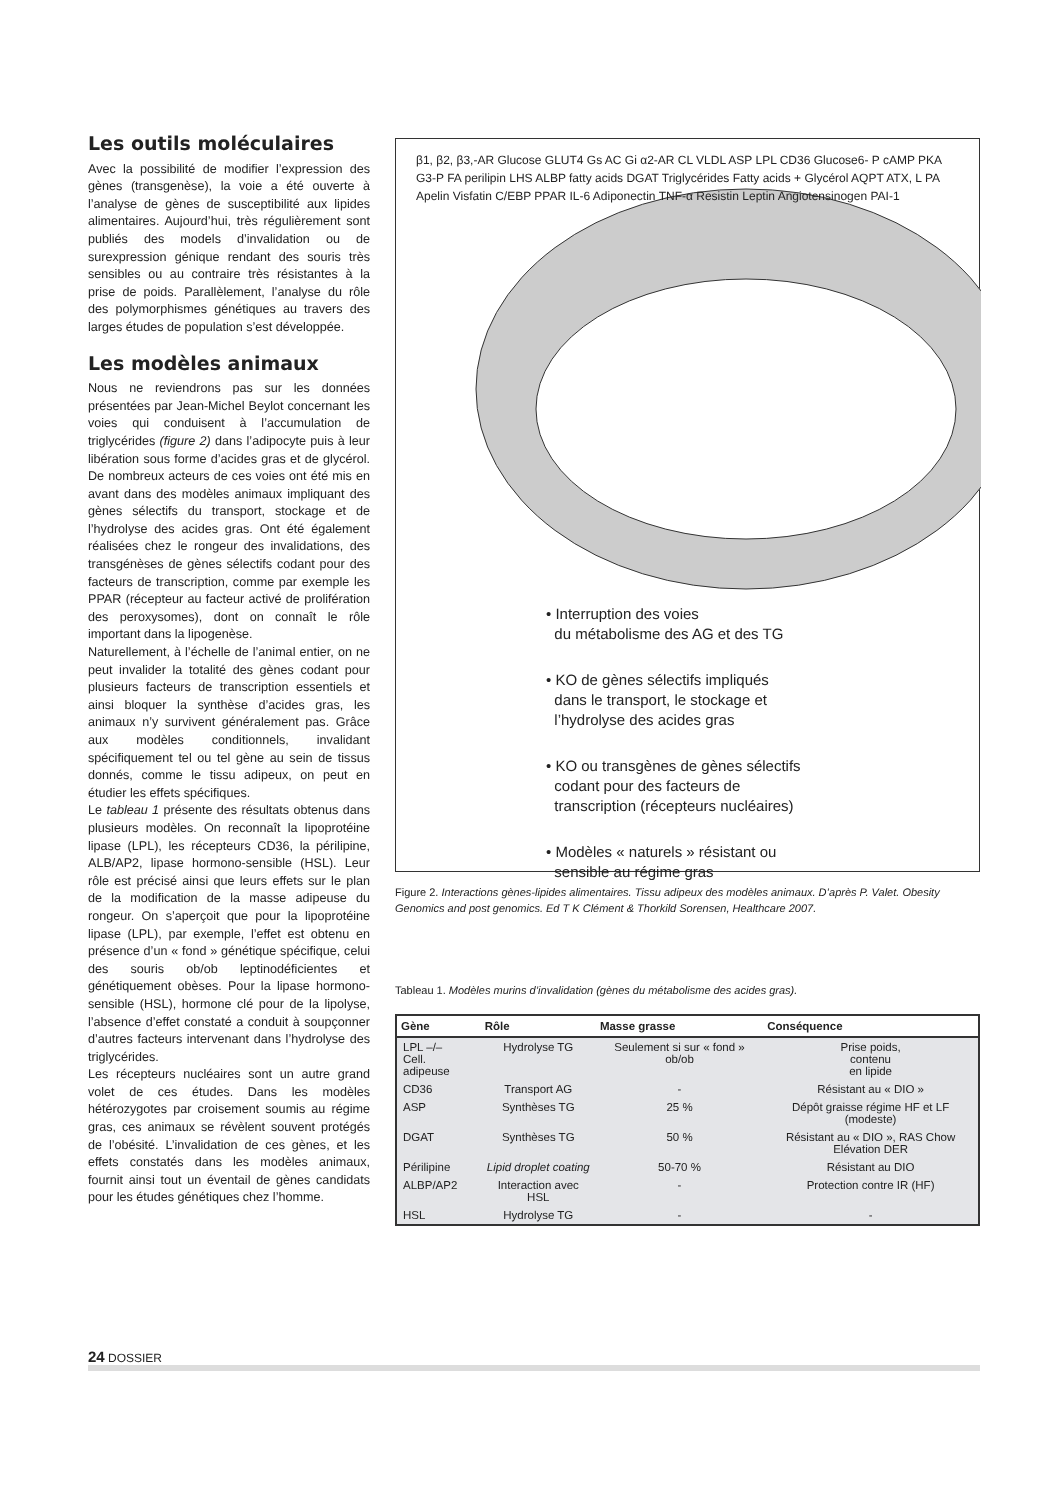Les outils moléculaires
Avec la possibilité de modifier l’expression des gènes (transgenèse), la voie a été ouverte à l’analyse de gènes de susceptibilité aux lipides alimentaires. Aujourd’hui, très régulièrement sont publiés des models d’invalidation ou de surexpression génique rendant des souris très sensibles ou au contraire très résistantes à la prise de poids. Parallèlement, l’analyse du rôle des polymorphismes génétiques au travers des larges études de population s’est développée.
Les modèles animaux
Nous ne reviendrons pas sur les données présentées par Jean-Michel Beylot concernant les voies qui conduisent à l’accumulation de triglycérides (figure 2) dans l’adipocyte puis à leur libération sous forme d’acides gras et de glycérol. De nombreux acteurs de ces voies ont été mis en avant dans des modèles animaux impliquant des gènes sélectifs du transport, stockage et de l’hydrolyse des acides gras. Ont été également réalisées chez le rongeur des invalidations, des transgénèses de gènes sélectifs codant pour des facteurs de transcription, comme par exemple les PPAR (récepteur au facteur activé de prolifération des peroxysomes), dont on connaît le rôle important dans la lipogenèse.
Naturellement, à l’échelle de l’animal entier, on ne peut invalider la totalité des gènes codant pour plusieurs facteurs de transcription essentiels et ainsi bloquer la synthèse d’acides gras, les animaux n’y survivent généralement pas. Grâce aux modèles conditionnels, invalidant spécifiquement tel ou tel gène au sein de tissus donnés, comme le tissu adipeux, on peut en étudier les effets spécifiques.
Le tableau 1 présente des résultats obtenus dans plusieurs modèles. On reconnaît la lipoprotéine lipase (LPL), les récepteurs CD36, la périlipine, ALB/AP2, lipase hormono-sensible (HSL). Leur rôle est précisé ainsi que leurs effets sur le plan de la modification de la masse adipeuse du rongeur. On s’aperçoit que pour la lipoprotéine lipase (LPL), par exemple, l’effet est obtenu en présence d’un « fond » génétique spécifique, celui des souris ob/ob leptinodéficientes et génétiquement obèses. Pour la lipase hormono-sensible (HSL), hormone clé pour de la lipolyse, l’absence d’effet constaté a conduit à soupçonner d’autres facteurs intervenant dans l’hydrolyse des triglycérides.
Les récepteurs nucléaires sont un autre grand volet de ces études. Dans les modèles hétérozygotes par croisement soumis au régime gras, ces animaux se révèlent souvent protégés de l’obésité. L’invalidation de ces gènes, et les effets constatés dans les modèles animaux, fournit ainsi tout un éventail de gènes candidats pour les études génétiques chez l’homme.
β1, β2, β3,-AR Glucose GLUT4 Gs AC Gi α2-AR CL VLDL ASP LPL CD36 Glucose6- P cAMP PKA G3-P FA perilipin LHS ALBP fatty acids DGAT Triglycérides Fatty acids + Glycérol AQPT ATX, L PA Apelin Visfatin C/EBP PPAR IL-6 Adiponectin TNF-α Resistin Leptin Angiotensinogen PAI-1
• Interruption des voies
du métabolisme des AG et des TG
• KO de gènes sélectifs impliqués
dans le transport, le stockage et
l’hydrolyse des acides gras
• KO ou transgènes de gènes sélectifs
codant pour des facteurs de
transcription (récepteurs nucléaires)
• Modèles « naturels » résistant ou
sensible au régime gras
Figure 2. Interactions gènes-lipides alimentaires. Tissu adipeux des modèles animaux. D’après P. Valet. Obesity Genomics and post genomics. Ed T K Clément & Thorkild Sorensen, Healthcare 2007.
Tableau 1. Modèles murins d’invalidation (gènes du métabolisme des acides gras).
| Gène | Rôle | Masse grasse | Conséquence |
| --- | --- | --- | --- |
| LPL –/– Cell. adipeuse | Hydrolyse TG | Seulement si sur « fond » ob/ob | Prise poids, contenu en lipide |
| CD36 | Transport AG | - | Résistant au « DIO » |
| ASP | Synthèses TG | 25 % | Dépôt graisse régime HF et LF (modeste) |
| DGAT | Synthèses TG | 50 % | Résistant au « DIO », RAS Chow Elévation DER |
| Périlipine | Lipid droplet coating | 50-70 % | Résistant au DIO |
| ALBP/AP2 | Interaction avec HSL | - | Protection contre IR (HF) |
| HSL | Hydrolyse TG | - | - |
24 DOSSIER